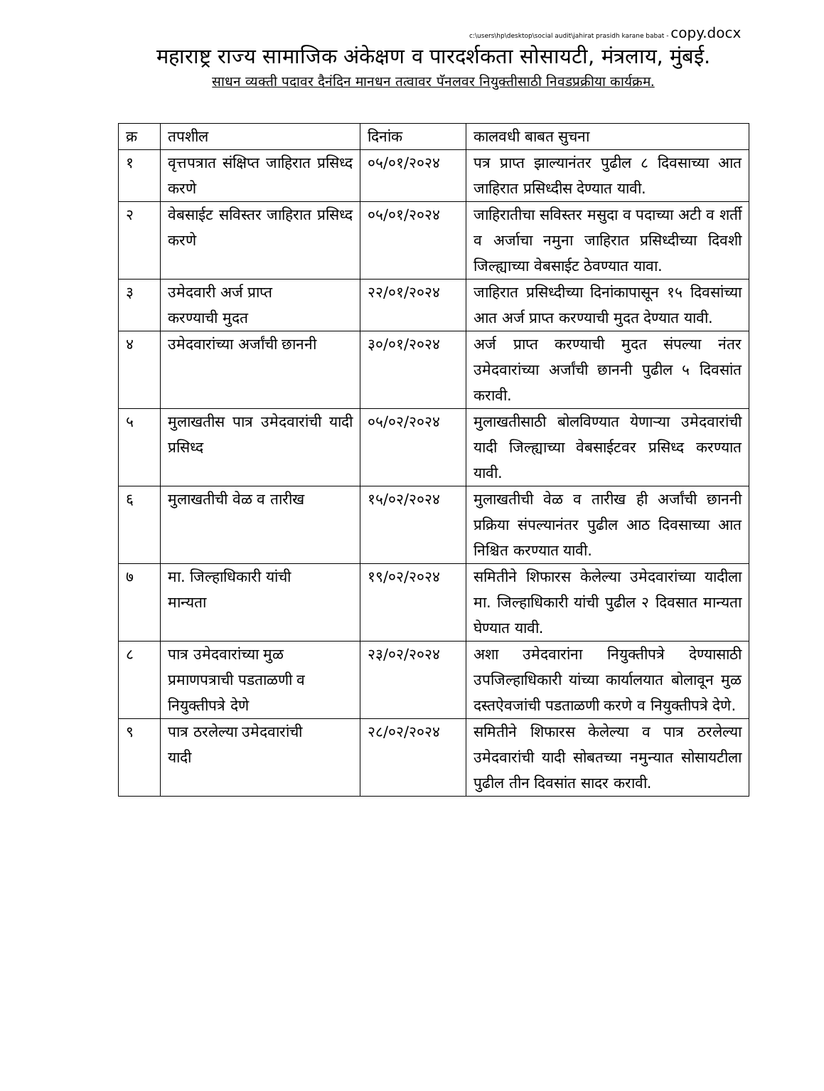c:\users\hp\desktop\social audit\jahirat prasidh karane babat - copy.docx
महाराष्ट्र राज्य सामाजिक अंकेक्षण व पारदर्शकता सोसायटी, मंत्रलाय, मुंबई.
साधन व्यक्ती पदावर दैनंदिन मानधन तत्वावर पॅनलवर नियुक्तीसाठी निवडप्रक्रीया कार्यक्रम.
| क्र | तपशील | दिनांक | कालवधी बाबत सुचना |
| --- | --- | --- | --- |
| १ | वृत्तपत्रात संक्षिप्त जाहिरात प्रसिध्द करणे | ०५/०१/२०२४ | पत्र प्राप्त झाल्यानंतर पुढील ८ दिवसाच्या आत जाहिरात प्रसिध्दीस देण्यात यावी. |
| २ | वेबसाईट सविस्तर जाहिरात प्रसिध्द करणे | ०५/०१/२०२४ | जाहिरातीचा सविस्तर मसुदा व पदाच्या अटी व शर्ती व अर्जाचा नमुना जाहिरात प्रसिध्दीच्या दिवशी जिल्ह्याच्या वेबसाईट ठेवण्यात यावा. |
| ३ | उमेदवारी अर्ज प्राप्त करण्याची मुदत | २२/०१/२०२४ | जाहिरात प्रसिध्दीच्या दिनांकापासून १५ दिवसांच्या आत अर्ज प्राप्त करण्याची मुदत देण्यात यावी. |
| ४ | उमेदवारांच्या अर्जांची छाननी | ३०/०१/२०२४ | अर्ज प्राप्त करण्याची मुदत संपल्या नंतर उमेदवारांच्या अर्जांची छाननी पुढील ५ दिवसांत करावी. |
| ५ | मुलाखतीस पात्र उमेदवारांची यादी प्रसिध्द | ०५/०२/२०२४ | मुलाखतीसाठी बोलविण्यात येणाऱ्या उमेदवारांची यादी जिल्ह्याच्या वेबसाईटवर प्रसिध्द करण्यात यावी. |
| ६ | मुलाखतीची वेळ व तारीख | १५/०२/२०२४ | मुलाखतीची वेळ व तारीख ही अर्जांची छाननी प्रक्रिया संपल्यानंतर पुढील आठ दिवसाच्या आत निश्चित करण्यात यावी. |
| ७ | मा. जिल्हाधिकारी यांची मान्यता | १९/०२/२०२४ | समितीने शिफारस केलेल्या उमेदवारांच्या यादीला मा. जिल्हाधिकारी यांची पुढील २ दिवसात मान्यता घेण्यात यावी. |
| ८ | पात्र उमेदवारांच्या मुळ प्रमाणपत्राची पडताळणी व नियुक्तीपत्रे देणे | २३/०२/२०२४ | अशा उमेदवारांना नियुक्तीपत्रे देण्यासाठी उपजिल्हाधिकारी यांच्या कार्यालयात बोलावून मुळ दस्तऐवजांची पडताळणी करणे व नियुक्तीपत्रे देणे. |
| ९ | पात्र ठरलेल्या उमेदवारांची यादी | २८/०२/२०२४ | समितीने शिफारस केलेल्या व पात्र ठरलेल्या उमेदवारांची यादी सोबतच्या नमुन्यात सोसायटीला पुढील तीन दिवसांत सादर करावी. |